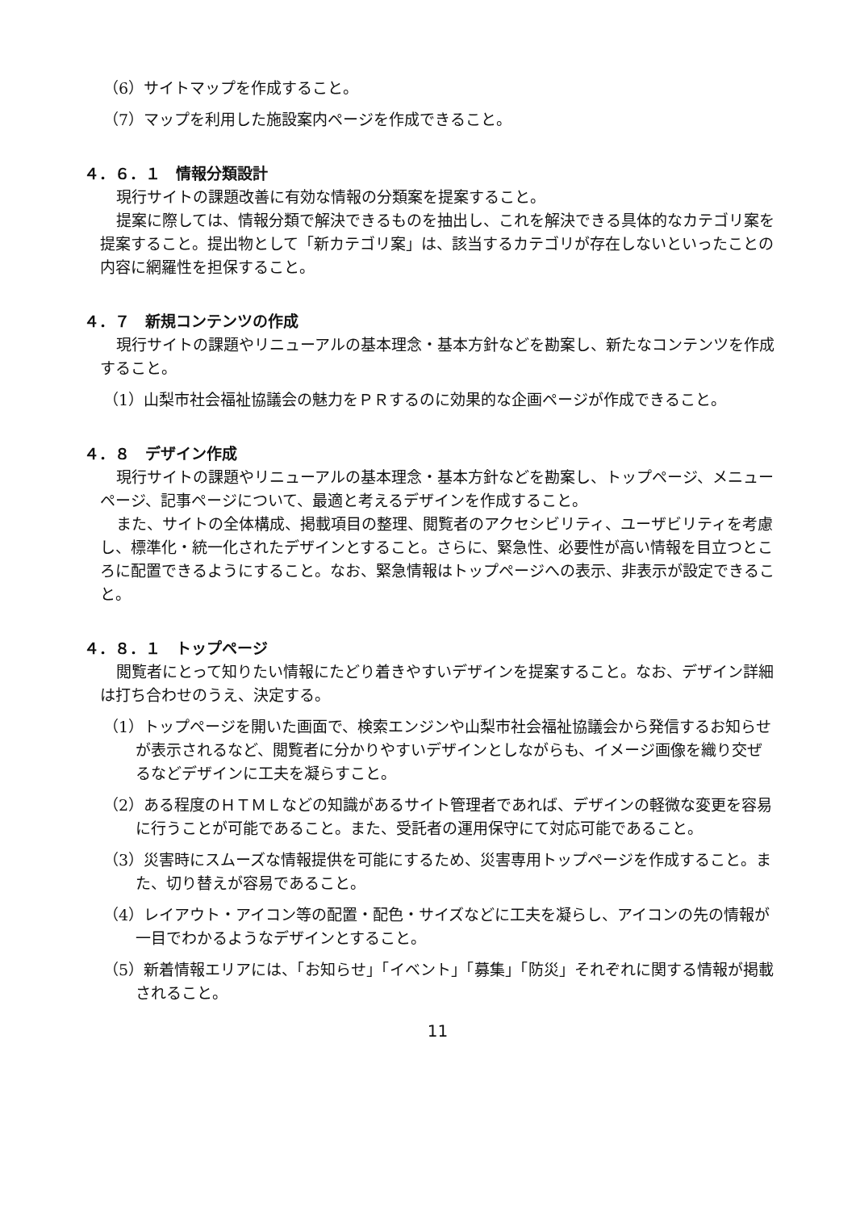（6）サイトマップを作成すること。
（7）マップを利用した施設案内ページを作成できること。
４．６．１　情報分類設計
現行サイトの課題改善に有効な情報の分類案を提案すること。
提案に際しては、情報分類で解決できるものを抽出し、これを解決できる具体的なカテゴリ案を提案すること。提出物として「新カテゴリ案」は、該当するカテゴリが存在しないといったことの内容に網羅性を担保すること。
４．７　新規コンテンツの作成
現行サイトの課題やリニューアルの基本理念・基本方針などを勘案し、新たなコンテンツを作成すること。
（1）山梨市社会福祉協議会の魅力をＰＲするのに効果的な企画ページが作成できること。
４．８　デザイン作成
現行サイトの課題やリニューアルの基本理念・基本方針などを勘案し、トップページ、メニューページ、記事ページについて、最適と考えるデザインを作成すること。
また、サイトの全体構成、掲載項目の整理、閲覧者のアクセシビリティ、ユーザビリティを考慮し、標準化・統一化されたデザインとすること。さらに、緊急性、必要性が高い情報を目立つところに配置できるようにすること。なお、緊急情報はトップページへの表示、非表示が設定できること。
４．８．１　トップページ
閲覧者にとって知りたい情報にたどり着きやすいデザインを提案すること。なお、デザイン詳細は打ち合わせのうえ、決定する。
（1）トップページを開いた画面で、検索エンジンや山梨市社会福祉協議会から発信するお知らせが表示されるなど、閲覧者に分かりやすいデザインとしながらも、イメージ画像を織り交ぜるなどデザインに工夫を凝らすこと。
（2）ある程度のＨＴＭＬなどの知識があるサイト管理者であれば、デザインの軽微な変更を容易に行うことが可能であること。また、受託者の運用保守にて対応可能であること。
（3）災害時にスムーズな情報提供を可能にするため、災害専用トップページを作成すること。また、切り替えが容易であること。
（4）レイアウト・アイコン等の配置・配色・サイズなどに工夫を凝らし、アイコンの先の情報が一目でわかるようなデザインとすること。
（5）新着情報エリアには、「お知らせ」「イベント」「募集」「防災」それぞれに関する情報が掲載されること。
11